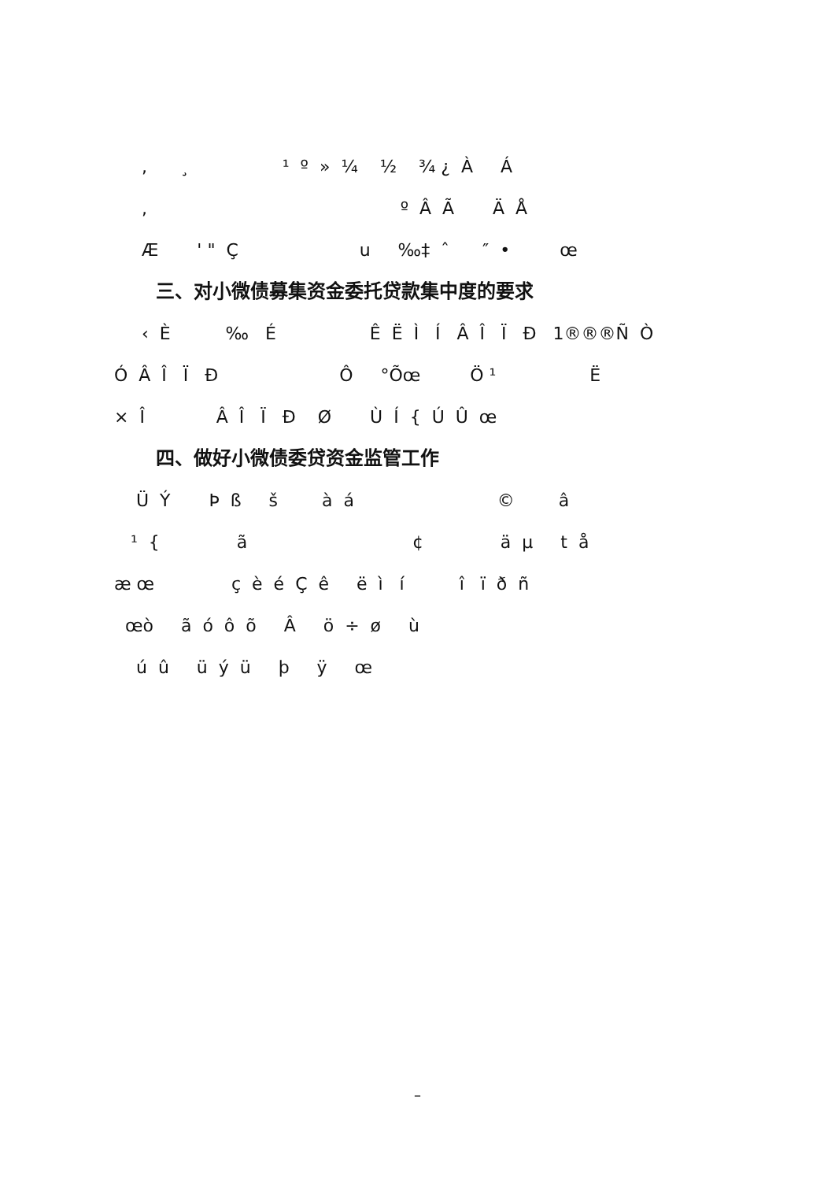, ¸ ¹ º » ¼ ½ ¾ ¿ À Á
, º Â Ã Ä Å
Æ ' " Ç u ‰‡ ˆ ″ • œ
三、对小微债募集资金委托贷款集中度的要求
‹ È ‰ É Ê Ë Ì Í Â Î Ï Ð 1®®®Ñ Ò
Ó Â Î Ï Ð Ô °Õœ Ö ¹ Ë
× Î Â Î Ï Ð Ø Ù Í { Ú Û œ
四、做好小微债委贷资金监管工作
Ü Ý Þ ß š à á © â
¹ { ã ¢ ä µ t å
æ œ ç è é Ç ê ë ì í î ï ð ñ
œò ã ó ô õ Â ö ÷ ø ù
ú û ü ý ü þ ÿ œ
–